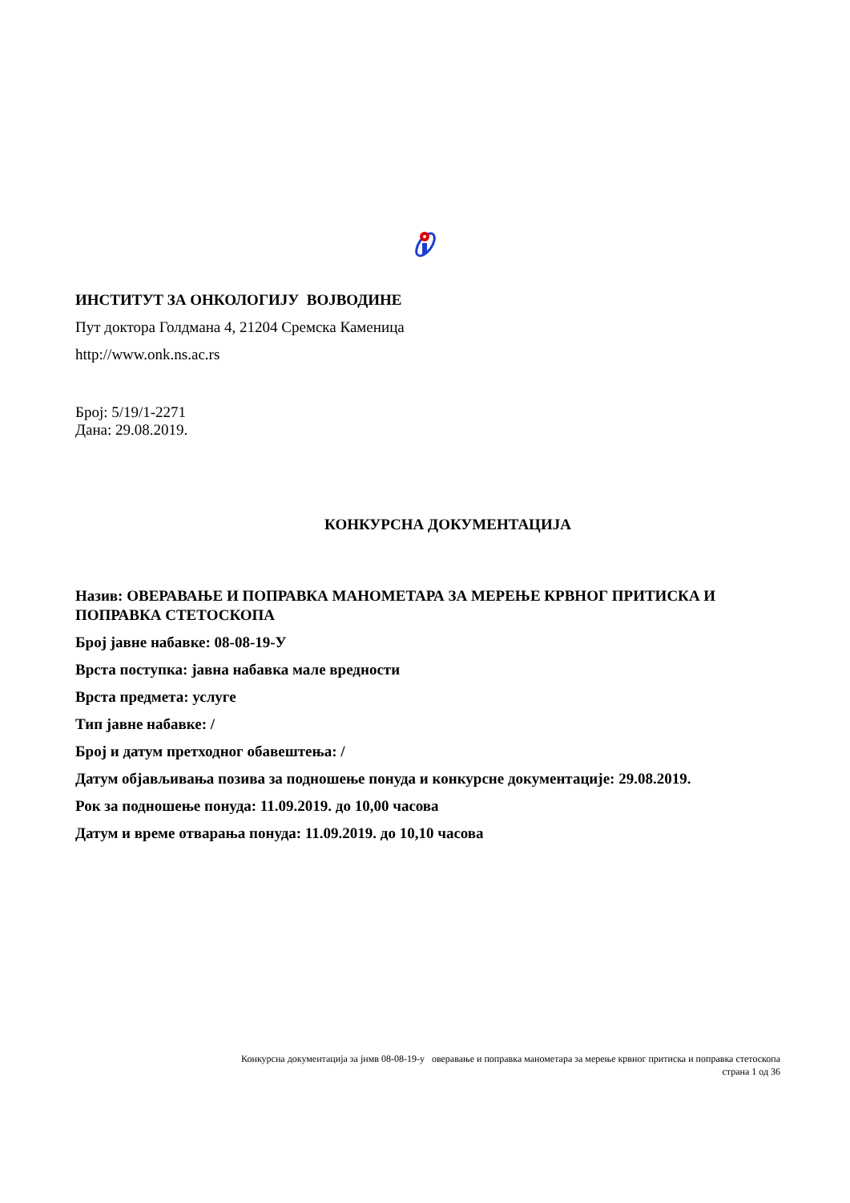ИНСТИТУТ ЗА ОНКОЛОГИЈУ ВОЈВОДИНЕ
Пут доктора Голдмана 4, 21204 Сремска Каменица
http://www.onk.ns.ac.rs
Број: 5/19/1-2271
Дана: 29.08.2019.
КОНКУРСНА ДОКУМЕНТАЦИЈА
Назив: ОВЕРАВАЊЕ И ПОПРАВКА МАНОМЕТАРА ЗА МЕРЕЊЕ КРВНОГ ПРИТИСКА И ПОПРАВКА СТЕТОСКОПА
Број јавне набавке: 08-08-19-У
Врста поступка: јавна набавка мале вредности
Врста предмета: услуге
Тип јавне набавке: /
Број и датум претходног обавештења: /
Датум објављивања позива за подношење понуда и конкурсне документације: 29.08.2019.
Рок за подношење понуда: 11.09.2019. до 10,00 часова
Датум и време отварања понуда: 11.09.2019. до 10,10 часова
Конкурсна документација за јнмв 08-08-19-у оверавање и поправка манометара за мерење крвног притиска и поправка стетоскопа
страна 1 од 36